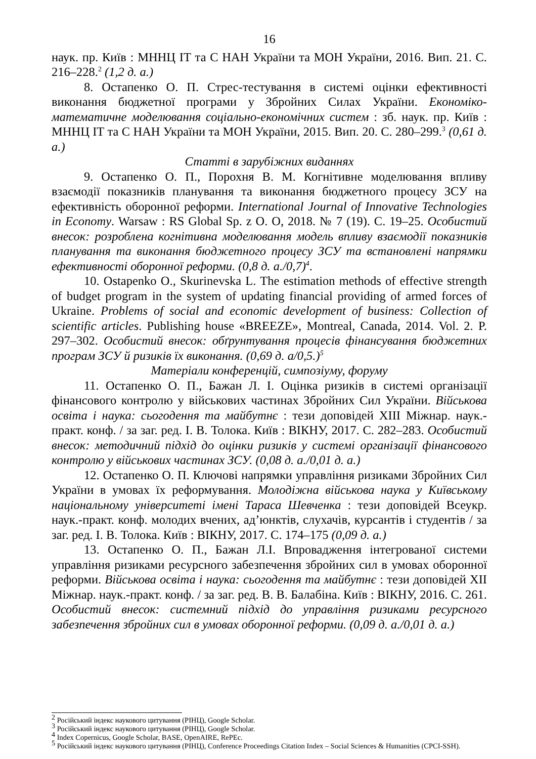16
наук. пр. Київ : МННЦ ІТ та С НАН України та МОН України, 2016. Вип. 21. С. 216–228.<sup>2</sup> (1,2 д. а.)
8. Остапенко О. П. Стрес-тестування в системі оцінки ефективності виконання бюджетної програми у Збройних Силах України. Економіко-математичне моделювання соціально-економічних систем : зб. наук. пр. Київ : МННЦ ІТ та С НАН України та МОН України, 2015. Вип. 20. С. 280–299.<sup>3</sup> (0,61 д. а.)
Статті в зарубіжних виданнях
9. Остапенко О. П., Порохня В. М. Когнітивне моделювання впливу взаємодії показників планування та виконання бюджетного процесу ЗСУ на ефективність оборонної реформи. International Journal of Innovative Technologies in Economy. Warsaw : RS Global Sp. z O. O, 2018. № 7 (19). С. 19–25. Особистий внесок: розроблена когнітивна моделювання модель впливу взаємодії показників планування та виконання бюджетного процесу ЗСУ та встановлені напрямки ефективності оборонної реформи. (0,8 д. а./0,7)<sup>4</sup>.
10. Ostapenko O., Skurinevska L. The estimation methods of effective strength of budget program in the system of updating financial providing of armed forces of Ukraine. Problems of social and economic development of business: Collection of scientific articles. Publishing house «BREEZE», Montreal, Canada, 2014. Vol. 2. P. 297–302. Особистий внесок: обґрунтування процесів фінансування бюджетних програм ЗСУ й ризиків їх виконання. (0,69 д. а/0,5.)<sup>5</sup>
Матеріали конференцій, симпозіуму, форуму
11. Остапенко О. П., Бажан Л. І. Оцінка ризиків в системі організації фінансового контролю у військових частинах Збройних Сил України. Військова освіта і наука: сьогодення та майбутнє : тези доповідей XIII Міжнар. наук.-практ. конф. / за заг. ред. І. В. Толока. Київ : ВІКНУ, 2017. С. 282–283. Особистий внесок: методичний підхід до оцінки ризиків у системі організації фінансового контролю у військових частинах ЗСУ. (0,08 д. а./0,01 д. а.)
12. Остапенко О. П. Ключові напрямки управління ризиками Збройних Сил України в умовах їх реформування. Молодіжна військова наука у Київському національному університеті імені Тараса Шевченка : тези доповідей Всеукр. наук.-практ. конф. молодих вчених, ад’юнктів, слухачів, курсантів і студентів / за заг. ред. І. В. Толока. Київ : ВІКНУ, 2017. С. 174–175 (0,09 д. а.)
13. Остапенко О. П., Бажан Л.І. Впровадження інтегрованої системи управління ризиками ресурсного забезпечення збройних сил в умовах оборонної реформи. Військова освіта і наука: сьогодення та майбутнє : тези доповідей XII Міжнар. наук.-практ. конф. / за заг. ред. В. В. Балабіна. Київ : ВІКНУ, 2016. С. 261. Особистий внесок: системний підхід до управління ризиками ресурсного забезпечення збройних сил в умовах оборонної реформи. (0,09 д. а./0,01 д. а.)
<sup>2</sup> Російський індекс наукового цитування (РІНЦ), Google Scholar.
<sup>3</sup> Російський індекс наукового цитування (РІНЦ), Google Scholar.
<sup>4</sup> Index Copernicus, Google Scholar, BASE, OpenAIRE, RePEc.
<sup>5</sup> Російський індекс наукового цитування (РІНЦ), Conference Proceedings Citation Index – Social Sciences & Humanities (CPCI-SSH).